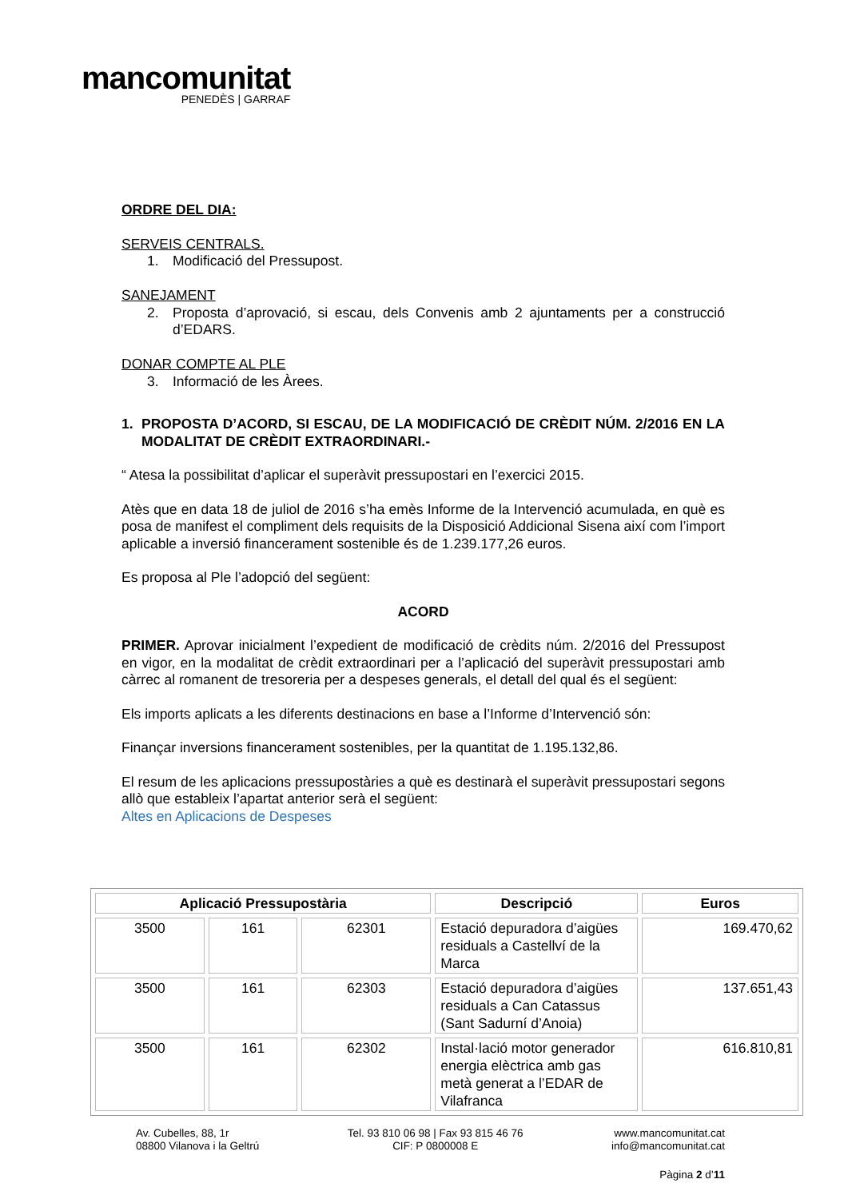mancomunitat
PENEDÈS | GARRAF
ORDRE DEL DIA:
SERVEIS CENTRALS.
1. Modificació del Pressupost.
SANEJAMENT
2. Proposta d’aprovació, si escau, dels Convenis amb 2 ajuntaments per a construcció d’EDARS.
DONAR COMPTE AL PLE
3. Informació de les Àrees.
1. PROPOSTA D’ACORD, SI ESCAU, DE LA MODIFICACIÓ DE CRÈDIT NÚM. 2/2016 EN LA MODALITAT DE CRÈDIT EXTRAORDINARI.-
“ Atesa la possibilitat d’aplicar el superàvit pressupostari en l’exercici 2015.
Atès que en data 18 de juliol de 2016 s’ha emès Informe de la Intervenció acumulada, en què es posa de manifest el compliment dels requisits de la Disposició Addicional Sisena així com l’import aplicable a inversió financerament sostenible és de 1.239.177,26 euros.
Es proposa al Ple l’adopció del següent:
ACORD
PRIMER. Aprovar inicialment l’expedient de modificació de crèdits núm. 2/2016 del Pressupost en vigor, en la modalitat de crèdit extraordinari per a l’aplicació del superàvit pressupostari amb càrrec al romanent de tresoreria per a despeses generals, el detall del qual és el següent:
Els imports aplicats a les diferents destinacions en base a l’Informe d’Intervenció són:
Finançar inversions financerament sostenibles, per la quantitat de 1.195.132,86.
El resum de les aplicacions pressupostàries a què es destinarà el superàvit pressupostari segons allò que estableix l’apartat anterior serà el següent:
Altes en Aplicacions de Despeses
| Aplicació Pressupostària | | | Descripció | Euros |
| --- | --- | --- | --- | --- |
| 3500 | 161 | 62301 | Estació depuradora d’aigües residuals a Castellví de la Marca | 169.470,62 |
| 3500 | 161 | 62303 | Estació depuradora d’aigües residuals a Can Catassus (Sant Sadurní d’Anoia) | 137.651,43 |
| 3500 | 161 | 62302 | Instal·lació motor generador energia elèctrica amb gas metà generat a l’EDAR de Vilafranca | 616.810,81 |
Av. Cubelles, 88, 1r
08800 Vilanova i la Geltrú
Tel. 93 810 06 98 | Fax 93 815 46 76
CIF: P 0800008 E
www.mancomunitat.cat
info@mancomunitat.cat
Pàgina 2 d’11